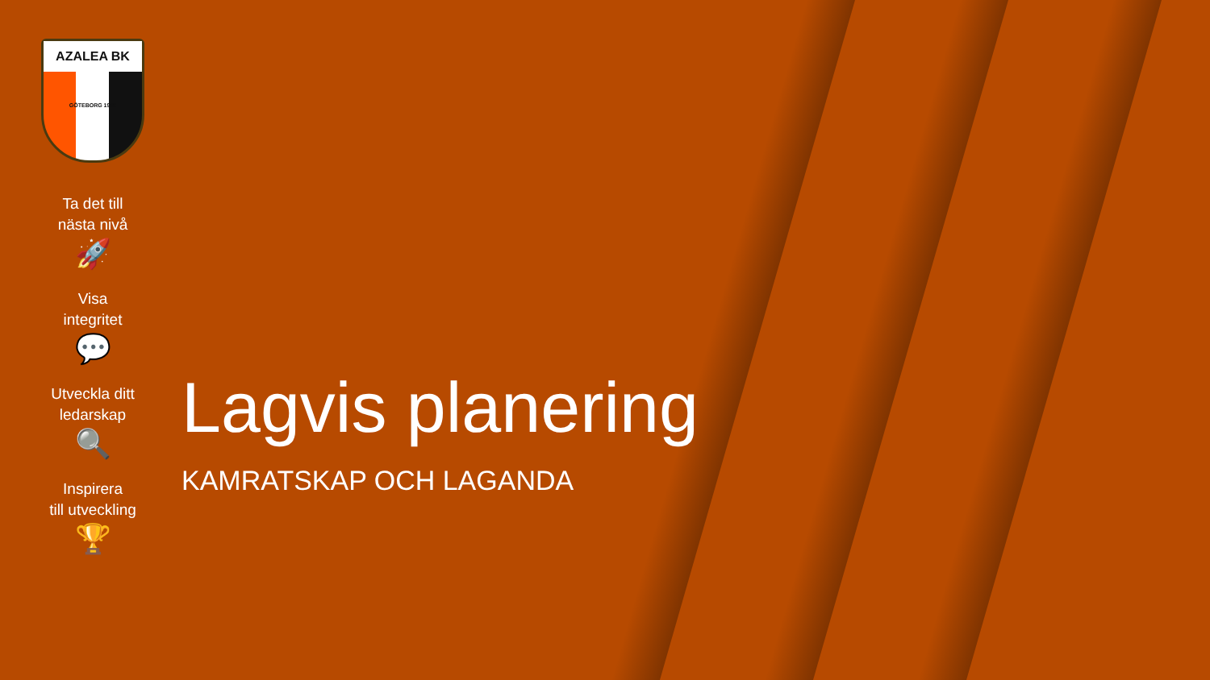AZALEA BK
GÖTEBORG 1992
Ta det till
nästa nivå
🚀
Visa
integritet
💬
Utveckla ditt
ledarskap
🔍
Inspirera
till utveckling
🏆
Lagvis planering
KAMRATSKAP OCH LAGANDA